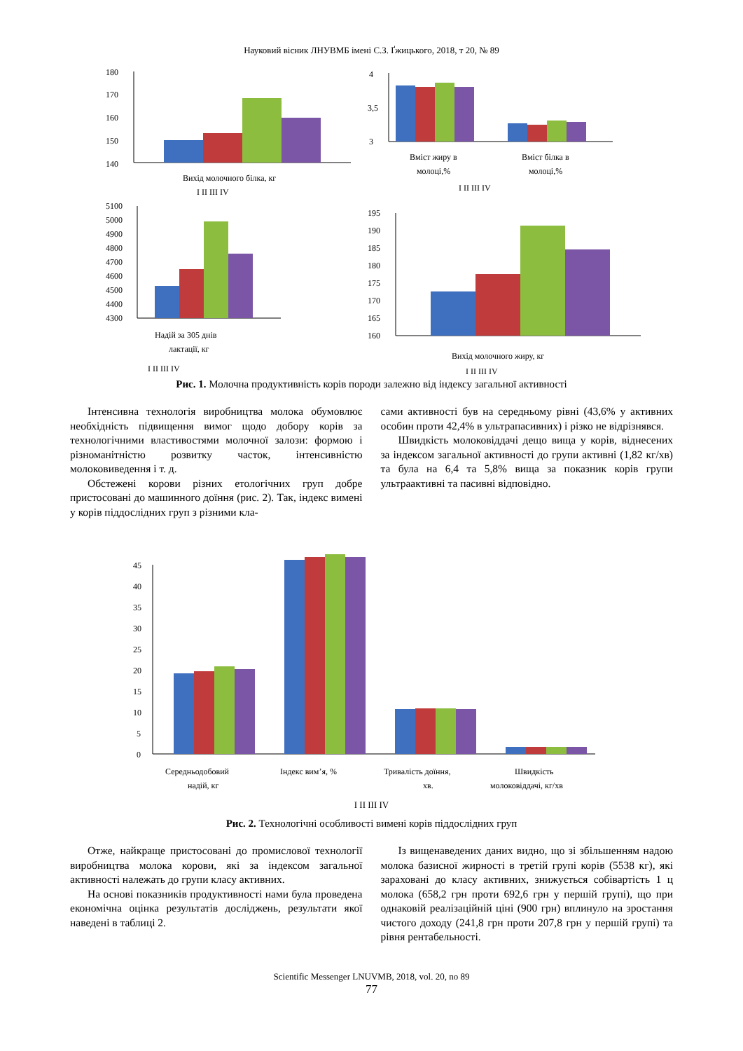Науковий вісник ЛНУВМБ імені С.З. Ґжицького, 2018, т 20, № 89
180
170
160
150
140
Вихід молочного білка, кг
I II III IV
4
3,5
3
Вміст жиру в
молоці,%
Вміст білка в
молоці,%
I II III IV
5100
5000
4900
4800
4700
4600
4500
4400
4300
Надій за 305 днів
лактації, кг
I II III IV
195
190
185
180
175
170
165
160
Вихід молочного жиру, кг
I II III IV
Рис. 1. Молочна продуктивність корів породи залежно від індексу загальної активності
Інтенсивна технологія виробництва молока обумовлює необхідність підвищення вимог щодо добору корів за технологічними властивостями молочної залози: формою і різноманітністю розвитку часток, інтенсивністю молоковиведення і т. д.
Обстежені корови різних етологічних груп добре пристосовані до машинного доїння (рис. 2). Так, індекс вимені у корів піддослідних груп з різними кла-
сами активності був на середньому рівні (43,6% у активних особин проти 42,4% в ультрапасивних) і різко не відрізнявся.
Швидкість молоковіддачі дещо вища у корів, віднесених за індексом загальної активності до групи активні (1,82 кг/хв) та була на 6,4 та 5,8% вища за показник корів групи ультраактивні та пасивні відповідно.
45
40
35
30
25
20
15
10
5
0
Середньодобовий
надій, кг
Індекс вим’я, %
Тривалість доїння,
хв.
Швидкість
молоковіддачі, кг/хв
I II III IV
Рис. 2. Технологічні особливості вимені корів піддослідних груп
Отже, найкраще пристосовані до промислової технології виробництва молока корови, які за індексом загальної активності належать до групи класу активних.
На основі показників продуктивності нами була проведена економічна оцінка результатів досліджень, результати якої наведені в таблиці 2.
Із вищенаведених даних видно, що зі збільшенням надою молока базисної жирності в третій групі корів (5538 кг), які зараховані до класу активних, знижується собівартість 1 ц молока (658,2 грн проти 692,6 грн у першій групі), що при однаковій реалізаційній ціні (900 грн) вплинуло на зростання чистого доходу (241,8 грн проти 207,8 грн у першій групі) та рівня рентабельності.
Scientific Messenger LNUVMB, 2018, vol. 20, no 89
77